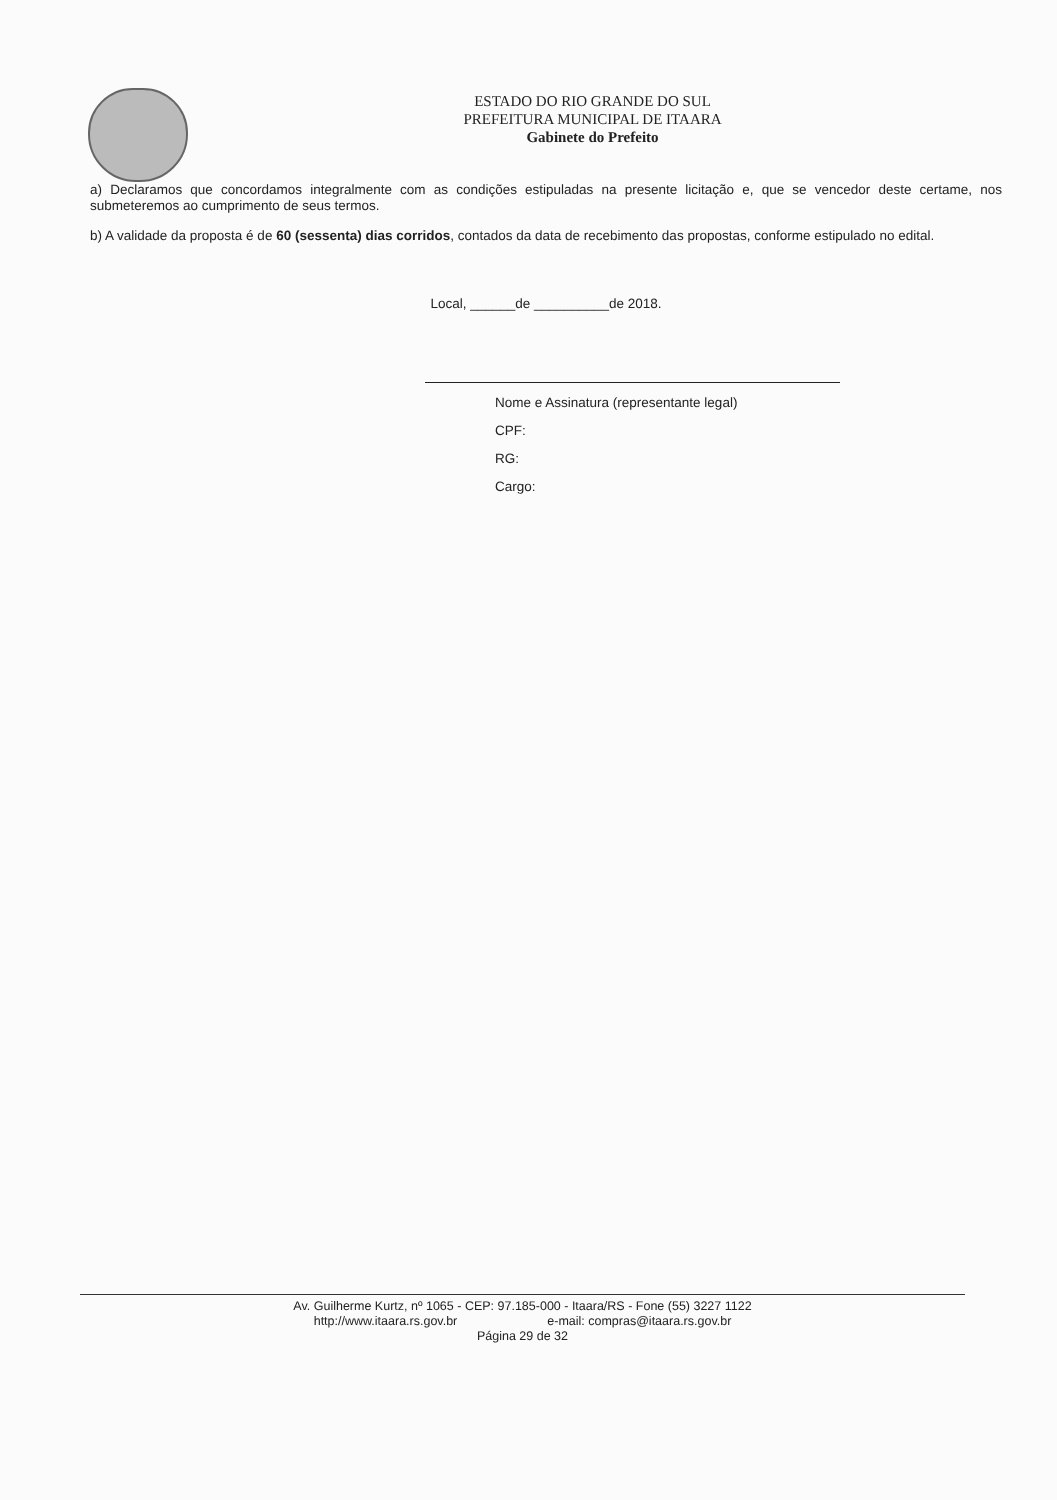ESTADO DO RIO GRANDE DO SUL
PREFEITURA MUNICIPAL DE ITAARA
Gabinete do Prefeito
a) Declaramos que concordamos integralmente com as condições estipuladas na presente licitação e, que se vencedor deste certame, nos submeteremos ao cumprimento de seus termos.
b) A validade da proposta é de 60 (sessenta) dias corridos, contados da data de recebimento das propostas, conforme estipulado no edital.
Local, ______de __________de 2018.
Nome e Assinatura (representante legal)
CPF:
RG:
Cargo:
Av. Guilherme Kurtz, nº 1065 - CEP: 97.185-000 - Itaara/RS - Fone (55) 3227 1122
http://www.itaara.rs.gov.br e-mail: compras@itaara.rs.gov.br
Página 29 de 32